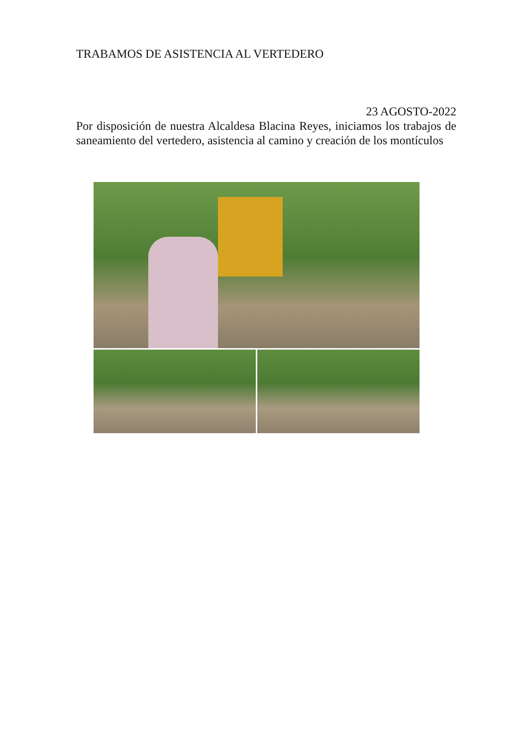TRABAMOS DE ASISTENCIA AL VERTEDERO
23 AGOSTO-2022
Por disposición de nuestra Alcaldesa Blacina Reyes, iniciamos los trabajos de saneamiento del vertedero, asistencia al camino y creación de los montículos